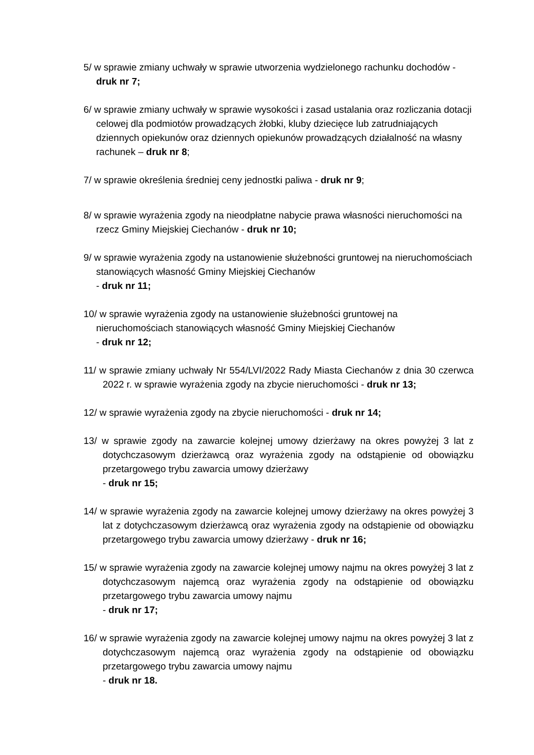5/ w sprawie zmiany uchwały w sprawie utworzenia wydzielonego rachunku dochodów - druk nr 7;
6/ w sprawie zmiany uchwały w sprawie wysokości i zasad ustalania oraz rozliczania dotacji celowej dla podmiotów prowadzących żłobki, kluby dziecięce lub zatrudniających dziennych opiekunów oraz dziennych opiekunów prowadzących działalność na własny rachunek – druk nr 8;
7/ w sprawie określenia średniej ceny jednostki paliwa - druk nr 9;
8/ w sprawie wyrażenia zgody na nieodpłatne nabycie prawa własności nieruchomości na rzecz Gminy Miejskiej Ciechanów - druk nr 10;
9/ w sprawie wyrażenia zgody na ustanowienie służebności gruntowej na nieruchomościach stanowiących własność Gminy Miejskiej Ciechanów
- druk nr 11;
10/ w sprawie wyrażenia zgody na ustanowienie służebności gruntowej na nieruchomościach stanowiących własność Gminy Miejskiej Ciechanów
- druk nr 12;
11/ w sprawie zmiany uchwały Nr 554/LVI/2022 Rady Miasta Ciechanów z dnia 30 czerwca 2022 r. w sprawie wyrażenia zgody na zbycie nieruchomości - druk nr 13;
12/ w sprawie wyrażenia zgody na zbycie nieruchomości - druk nr 14;
13/ w sprawie zgody na zawarcie kolejnej umowy dzierżawy na okres powyżej 3 lat z dotychczasowym dzierżawcą oraz wyrażenia zgody na odstąpienie od obowiązku przetargowego trybu zawarcia umowy dzierżawy
- druk nr 15;
14/ w sprawie wyrażenia zgody na zawarcie kolejnej umowy dzierżawy na okres powyżej 3 lat z dotychczasowym dzierżawcą oraz wyrażenia zgody na odstąpienie od obowiązku przetargowego trybu zawarcia umowy dzierżawy - druk nr 16;
15/ w sprawie wyrażenia zgody na zawarcie kolejnej umowy najmu na okres powyżej 3 lat z dotychczasowym najemcą oraz wyrażenia zgody na odstąpienie od obowiązku przetargowego trybu zawarcia umowy najmu
- druk nr 17;
16/ w sprawie wyrażenia zgody na zawarcie kolejnej umowy najmu na okres powyżej 3 lat z dotychczasowym najemcą oraz wyrażenia zgody na odstąpienie od obowiązku przetargowego trybu zawarcia umowy najmu
- druk nr 18.